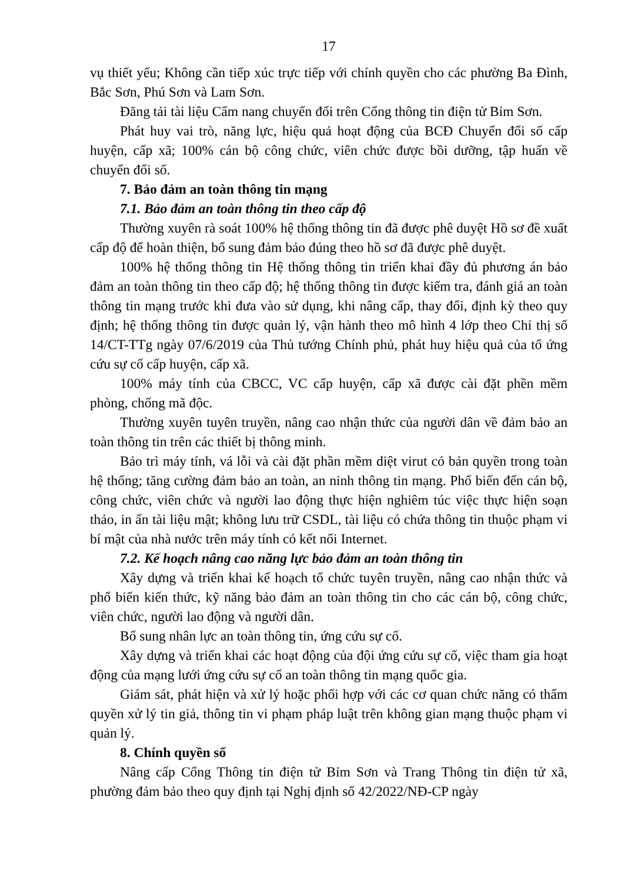17
vụ thiết yếu; Không cần tiếp xúc trực tiếp với chính quyền cho các phường Ba Đình, Bắc Sơn, Phú Sơn và Lam Sơn.
Đăng tải tài liệu Cẩm nang chuyển đổi trên Cổng thông tin điện tử Bỉm Sơn.
Phát huy vai trò, năng lực, hiệu quả hoạt động của BCĐ Chuyển đổi số cấp huyện, cấp xã; 100% cán bộ công chức, viên chức được bồi dưỡng, tập huấn về chuyển đổi số.
7. Bảo đảm an toàn thông tin mạng
7.1. Bảo đảm an toàn thông tin theo cấp độ
Thường xuyên rà soát 100% hệ thống thông tin đã được phê duyệt Hồ sơ đề xuất cấp độ để hoàn thiện, bổ sung đảm bảo đúng theo hồ sơ đã được phê duyệt.
100% hệ thống thông tin Hệ thống thông tin triển khai đầy đủ phương án bảo đảm an toàn thông tin theo cấp độ; hệ thống thông tin được kiểm tra, đánh giá an toàn thông tin mạng trước khi đưa vào sử dụng, khi nâng cấp, thay đổi, định kỳ theo quy định; hệ thống thông tin được quản lý, vận hành theo mô hình 4 lớp theo Chỉ thị số 14/CT-TTg ngày 07/6/2019 của Thủ tướng Chính phủ, phát huy hiệu quả của tổ ứng cứu sự cố cấp huyện, cấp xã.
100% máy tính của CBCC, VC cấp huyện, cấp xã được cài đặt phền mềm phòng, chống mã độc.
Thường xuyên tuyên truyền, nâng cao nhận thức của người dân về đảm bảo an toàn thông tin trên các thiết bị thông minh.
Bảo trì máy tính, vá lỗi và cài đặt phần mềm diệt virut có bản quyền trong toàn hệ thống; tăng cường đảm bảo an toàn, an ninh thông tin mạng. Phổ biến đến cán bộ, công chức, viên chức và người lao động thực hiện nghiêm túc việc thực hiện soạn thảo, in ấn tài liệu mật; không lưu trữ CSDL, tài liệu có chứa thông tin thuộc phạm vi bí mật của nhà nước trên máy tính có kết nối Internet.
7.2. Kế hoạch nâng cao năng lực bảo đảm an toàn thông tin
Xây dựng và triển khai kế hoạch tổ chức tuyên truyền, nâng cao nhận thức và phổ biến kiến thức, kỹ năng bảo đảm an toàn thông tin cho các cán bộ, công chức, viên chức, người lao động và người dân.
Bổ sung nhân lực an toàn thông tin, ứng cứu sự cố.
Xây dựng và triển khai các hoạt động của đội ứng cứu sự cố, việc tham gia hoạt động của mạng lưới ứng cứu sự cố an toàn thông tin mạng quốc gia.
Giám sát, phát hiện và xử lý hoặc phối hợp với các cơ quan chức năng có thẩm quyền xử lý tin giả, thông tin vi phạm pháp luật trên không gian mạng thuộc phạm vi quản lý.
8. Chính quyền số
Nâng cấp Cổng Thông tin điện tử Bỉm Sơn và Trang Thông tin điện tử xã, phường đảm bảo theo quy định tại Nghị định số 42/2022/NĐ-CP ngày